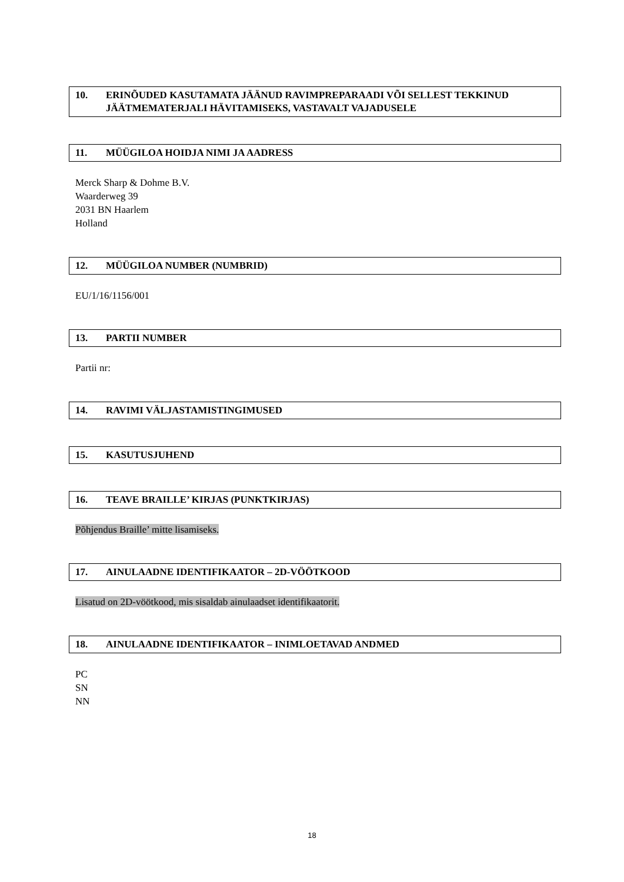10. ERINÕUDED KASUTAMATA JÄÄNUD RAVIMPREPARAADI VÕI SELLEST TEKKINUD JÄÄTMEMATERJALI HÄVITAMISEKS, VASTAVALT VAJADUSELE
11. MÜÜGILOA HOIDJA NIMI JA AADRESS
Merck Sharp & Dohme B.V.
Waarderweg 39
2031 BN Haarlem
Holland
12. MÜÜGILOA NUMBER (NUMBRID)
EU/1/16/1156/001
13. PARTII NUMBER
Partii nr:
14. RAVIMI VÄLJASTAMISTINGIMUSED
15. KASUTUSJUHEND
16. TEAVE BRAILLE’ KIRJAS (PUNKTKIRJAS)
Põhjendus Braille’ mitte lisamiseks.
17. AINULAADNE IDENTIFIKAATOR – 2D-VÖÖTKOOD
Lisatud on 2D-vöötkood, mis sisaldab ainulaadset identifikaatorit.
18. AINULAADNE IDENTIFIKAATOR – INIMLOETAVAD ANDMED
PC
SN
NN
18